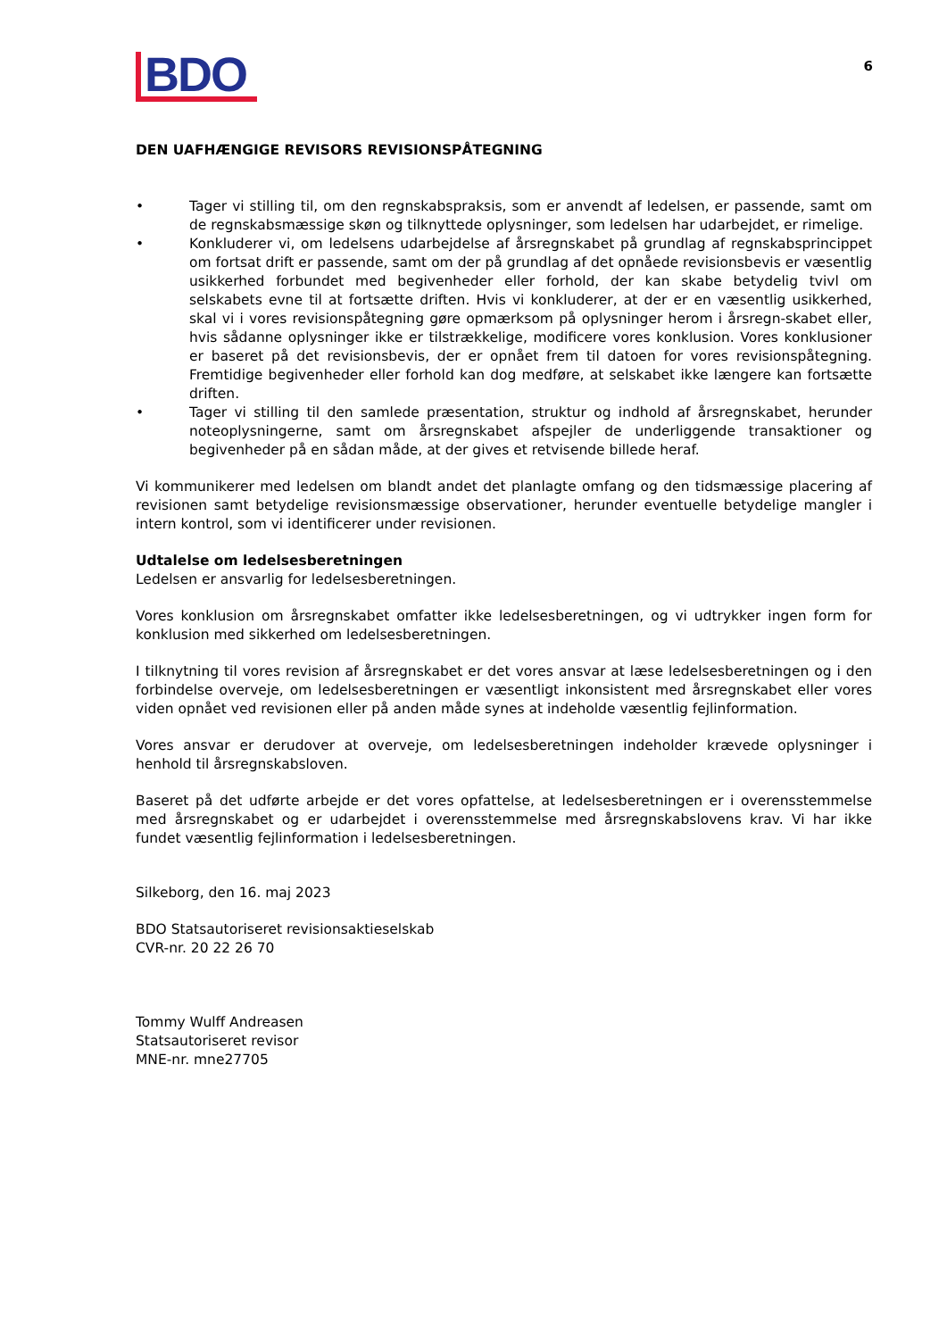BDO
6
DEN UAFHÆNGIGE REVISORS REVISIONSPÅTEGNING
• Tager vi stilling til, om den regnskabspraksis, som er anvendt af ledelsen, er passende, samt om de regnskabsmæssige skøn og tilknyttede oplysninger, som ledelsen har udarbejdet, er rimelige.
• Konkluderer vi, om ledelsens udarbejdelse af årsregnskabet på grundlag af regnskabsprincippet om fortsat drift er passende, samt om der på grundlag af det opnåede revisionsbevis er væsentlig usikkerhed forbundet med begivenheder eller forhold, der kan skabe betydelig tvivl om selskabets evne til at fortsætte driften. Hvis vi konkluderer, at der er en væsentlig usikkerhed, skal vi i vores revisionspåtegning gøre opmærksom på oplysninger herom i årsregn-skabet eller, hvis sådanne oplysninger ikke er tilstrækkelige, modificere vores konklusion. Vores konklusioner er baseret på det revisionsbevis, der er opnået frem til datoen for vores revisionspåtegning. Fremtidige begivenheder eller forhold kan dog medføre, at selskabet ikke længere kan fortsætte driften.
• Tager vi stilling til den samlede præsentation, struktur og indhold af årsregnskabet, herunder noteoplysningerne, samt om årsregnskabet afspejler de underliggende transaktioner og begivenheder på en sådan måde, at der gives et retvisende billede heraf.
Vi kommunikerer med ledelsen om blandt andet det planlagte omfang og den tidsmæssige placering af revisionen samt betydelige revisionsmæssige observationer, herunder eventuelle betydelige mangler i intern kontrol, som vi identificerer under revisionen.
Udtalelse om ledelsesberetningen
Ledelsen er ansvarlig for ledelsesberetningen.
Vores konklusion om årsregnskabet omfatter ikke ledelsesberetningen, og vi udtrykker ingen form for konklusion med sikkerhed om ledelsesberetningen.
I tilknytning til vores revision af årsregnskabet er det vores ansvar at læse ledelsesberetningen og i den forbindelse overveje, om ledelsesberetningen er væsentligt inkonsistent med årsregnskabet eller vores viden opnået ved revisionen eller på anden måde synes at indeholde væsentlig fejlinformation.
Vores ansvar er derudover at overveje, om ledelsesberetningen indeholder krævede oplysninger i henhold til årsregnskabsloven.
Baseret på det udførte arbejde er det vores opfattelse, at ledelsesberetningen er i overensstemmelse med årsregnskabet og er udarbejdet i overensstemmelse med årsregnskabslovens krav. Vi har ikke fundet væsentlig fejlinformation i ledelsesberetningen.
Silkeborg, den 16. maj 2023
BDO Statsautoriseret revisionsaktieselskab
CVR-nr. 20 22 26 70
Tommy Wulff Andreasen
Statsautoriseret revisor
MNE-nr. mne27705